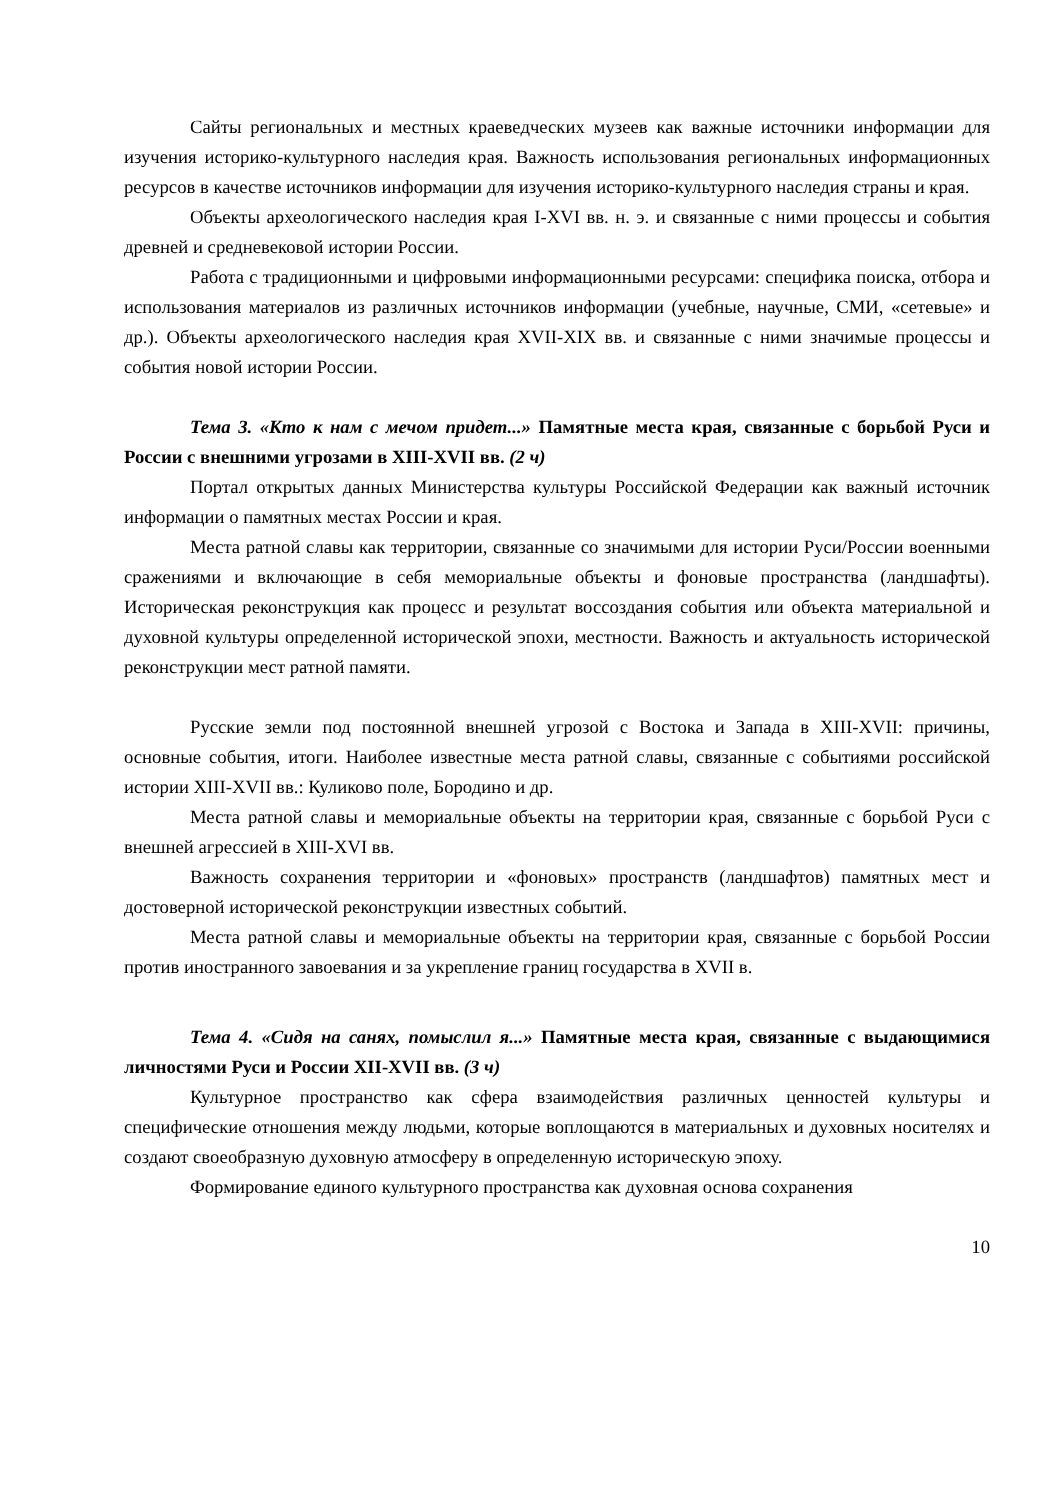Сайты региональных и местных краеведческих музеев как важные источники информации для изучения историко-культурного наследия края. Важность использования региональных информационных ресурсов в качестве источников информации для изучения историко-культурного наследия страны и края.
Объекты археологического наследия края I-XVI вв. н. э. и связанные с ними процессы и события древней и средневековой истории России.
Работа с традиционными и цифровыми информационными ресурсами: специфика поиска, отбора и использования материалов из различных источников информации (учебные, научные, СМИ, «сетевые» и др.). Объекты археологического наследия края XVII-XIX вв. и связанные с ними значимые процессы и события новой истории России.
Тема 3. «Кто к нам с мечом придет...» Памятные места края, связанные с борьбой Руси и России с внешними угрозами в XIII-XVII вв. (2 ч)
Портал открытых данных Министерства культуры Российской Федерации как важный источник информации о памятных местах России и края.
Места ратной славы как территории, связанные со значимыми для истории Руси/России военными сражениями и включающие в себя мемориальные объекты и фоновые пространства (ландшафты). Историческая реконструкция как процесс и результат воссоздания события или объекта материальной и духовной культуры определенной исторической эпохи, местности. Важность и актуальность исторической реконструкции мест ратной памяти.
Русские земли под постоянной внешней угрозой с Востока и Запада в XIII-XVII: причины, основные события, итоги. Наиболее известные места ратной славы, связанные с событиями российской истории XIII-XVII вв.: Куликово поле, Бородино и др.
Места ратной славы и мемориальные объекты на территории края, связанные с борьбой Руси с внешней агрессией в XIII-XVI вв.
Важность сохранения территории и «фоновых» пространств (ландшафтов) памятных мест и достоверной исторической реконструкции известных событий.
Места ратной славы и мемориальные объекты на территории края, связанные с борьбой России против иностранного завоевания и за укрепление границ государства в XVII в.
Тема 4. «Сидя на санях, помыслил я...» Памятные места края, связанные с выдающимися личностями Руси и России XII-XVII вв. (3 ч)
Культурное пространство как сфера взаимодействия различных ценностей культуры и специфические отношения между людьми, которые воплощаются в материальных и духовных носителях и создают своеобразную духовную атмосферу в определенную историческую эпоху.
Формирование единого культурного пространства как духовная основа сохранения
10